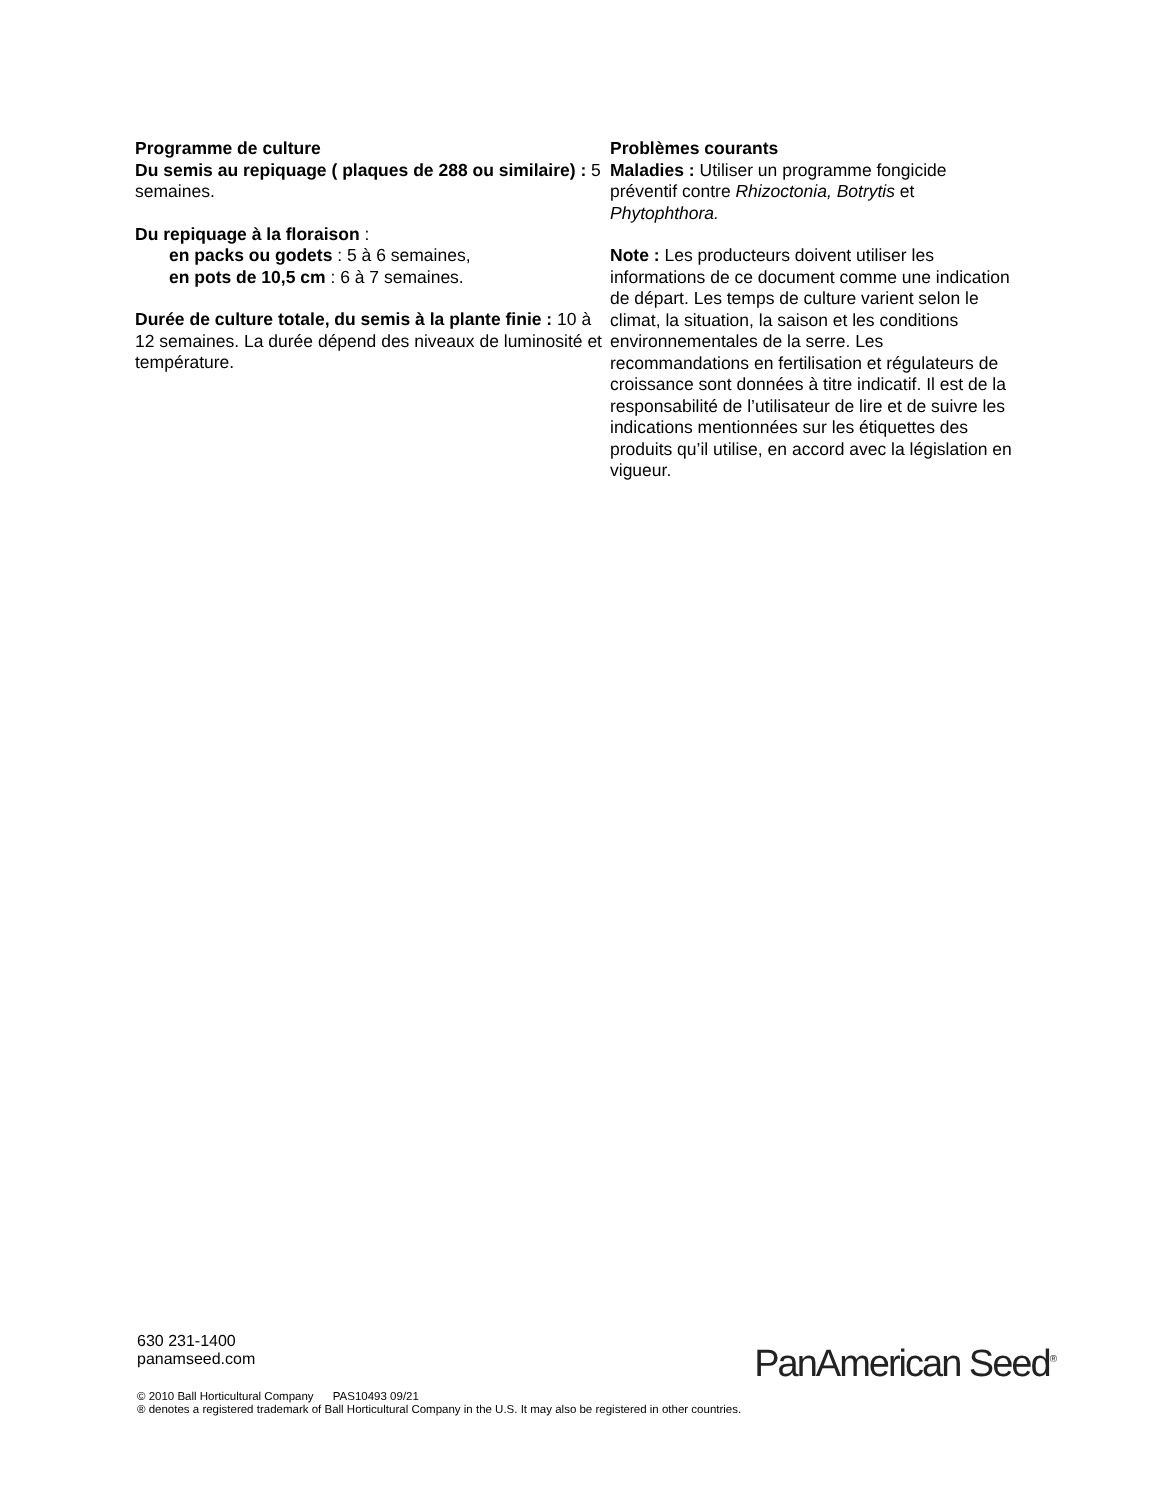Programme de culture
Du semis au repiquage ( plaques de 288 ou similaire) : 5 semaines.
Du repiquage à la floraison :
en packs ou godets : 5 à 6 semaines,
en pots de 10,5 cm : 6 à 7 semaines.
Durée de culture totale, du semis à la plante finie : 10 à 12 semaines. La durée dépend des niveaux de luminosité et température.
Problèmes courants
Maladies : Utiliser un programme fongicide préventif contre Rhizoctonia, Botrytis et Phytophthora.
Note : Les producteurs doivent utiliser les informations de ce document comme une indication de départ. Les temps de culture varient selon le climat, la situation, la saison et les conditions environnementales de la serre. Les recommandations en fertilisation et régulateurs de croissance sont données à titre indicatif. Il est de la responsabilité de l’utilisateur de lire et de suivre les indications mentionnées sur les étiquettes des produits qu’il utilise, en accord avec la législation en vigueur.
630 231-1400
panamseed.com
PanAmerican Seed<sup>®</sup>
© 2010 Ball Horticultural Company PAS10493 09/21
® denotes a registered trademark of Ball Horticultural Company in the U.S. It may also be registered in other countries.